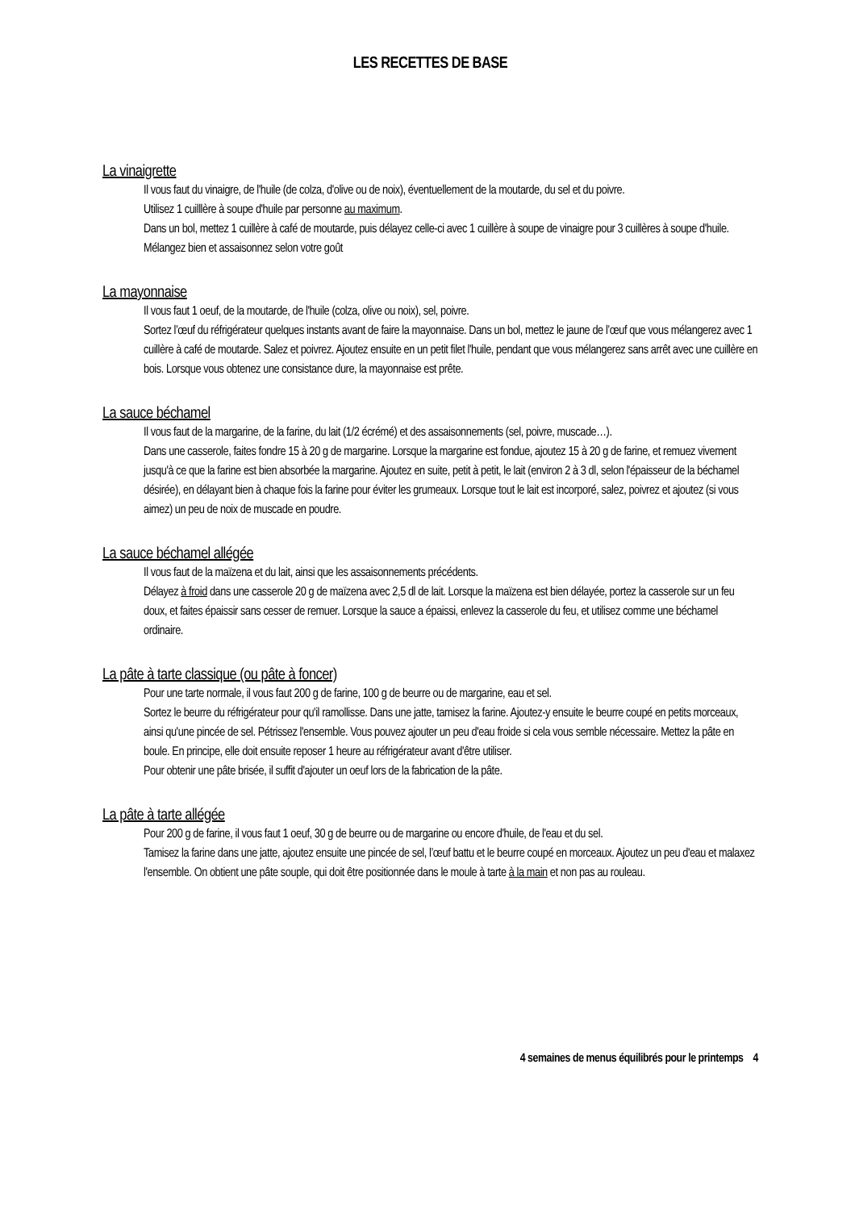LES RECETTES DE BASE
La vinaigrette
Il vous faut du vinaigre, de l'huile (de colza, d'olive ou de noix), éventuellement de la moutarde, du sel et du poivre.
Utilisez 1 cuilllère à soupe d'huile par personne au maximum.
Dans un bol, mettez 1 cuillère à café de moutarde, puis délayez celle-ci avec 1 cuillère à soupe de vinaigre pour 3 cuillères à soupe d'huile. Mélangez bien et assaisonnez selon votre goût
La mayonnaise
Il vous faut 1 oeuf, de la moutarde, de l'huile (colza, olive ou noix), sel, poivre.
Sortez l’œuf du réfrigérateur quelques instants avant de faire la mayonnaise. Dans un bol, mettez le jaune de l’œuf que vous mélangerez avec 1 cuillère à café de moutarde. Salez et poivrez. Ajoutez ensuite en un petit filet l'huile, pendant que vous mélangerez sans arrêt avec une cuillère en bois. Lorsque vous obtenez une consistance dure, la mayonnaise est prête.
La sauce béchamel
Il vous faut de la margarine, de la farine, du lait (1/2 écrémé) et des assaisonnements (sel, poivre, muscade…).
Dans une casserole, faites fondre 15 à 20 g de margarine. Lorsque la margarine est fondue, ajoutez 15 à 20 g de farine, et remuez vivement jusqu'à ce que la farine est bien absorbée la margarine. Ajoutez en suite, petit à petit, le lait (environ 2 à 3 dl, selon l'épaisseur de la béchamel désirée), en délayant bien à chaque fois la farine pour éviter les grumeaux. Lorsque tout le lait est incorporé, salez, poivrez et ajoutez (si vous aimez) un peu de noix de muscade en poudre.
La sauce béchamel allégée
Il vous faut de la maïzena et du lait, ainsi que les assaisonnements précédents.
Délayez à froid dans une casserole 20 g de maïzena avec 2,5 dl de lait. Lorsque la maïzena est bien délayée, portez la casserole sur un feu doux, et faites épaissir sans cesser de remuer. Lorsque la sauce a épaissi, enlevez la casserole du feu, et utilisez comme une béchamel ordinaire.
La pâte à tarte classique (ou pâte à foncer)
Pour une tarte normale, il vous faut 200 g de farine, 100 g de beurre ou de margarine, eau et sel.
Sortez le beurre du réfrigérateur pour qu'il ramollisse. Dans une jatte, tamisez la farine. Ajoutez-y ensuite le beurre coupé en petits morceaux, ainsi qu'une pincée de sel. Pétrissez l'ensemble. Vous pouvez ajouter un peu d'eau froide si cela vous semble nécessaire. Mettez la pâte en boule. En principe, elle doit ensuite reposer 1 heure au réfrigérateur avant d'être utiliser.
Pour obtenir une pâte brisée, il suffit d'ajouter un oeuf lors de la fabrication de la pâte.
La pâte à tarte allégée
Pour 200 g de farine, il vous faut 1 oeuf, 30 g de beurre ou de margarine ou encore d'huile, de l'eau et du sel.
Tamisez la farine dans une jatte, ajoutez ensuite une pincée de sel, l’œuf battu et le beurre coupé en morceaux. Ajoutez un peu d'eau et malaxez l'ensemble. On obtient une pâte souple, qui doit être positionnée dans le moule à tarte à la main et non pas au rouleau.
4 semaines de menus équilibrés pour le printemps 4